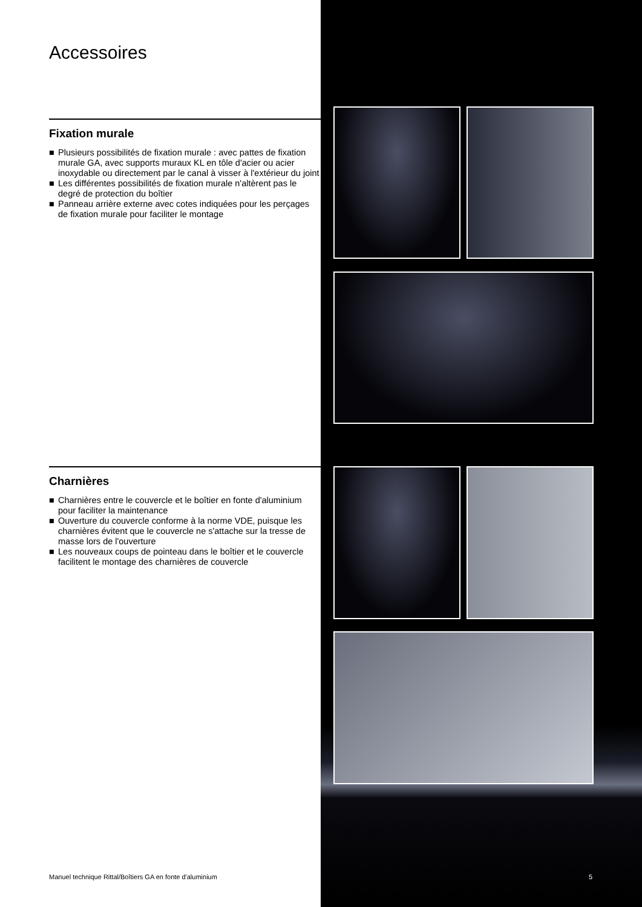Accessoires
Fixation murale
■ Plusieurs possibilités de fixation murale : avec pattes de fixation murale GA, avec supports muraux KL en tôle d'acier ou acier inoxydable ou directement par le canal à visser à l'extérieur du joint
■ Les différentes possibilités de fixation murale n'altèrent pas le degré de protection du boîtier
■ Panneau arrière externe avec cotes indiquées pour les perçages de fixation murale pour faciliter le montage
Charnières
■ Charnières entre le couvercle et le boîtier en fonte d'aluminium pour faciliter la maintenance
■ Ouverture du couvercle conforme à la norme VDE, puisque les charnières évitent que le couvercle ne s'attache sur la tresse de masse lors de l'ouverture
■ Les nouveaux coups de pointeau dans le boîtier et le couvercle facilitent le montage des charnières de couvercle
Manuel technique Rittal/Boîtiers GA en fonte d'aluminium
5